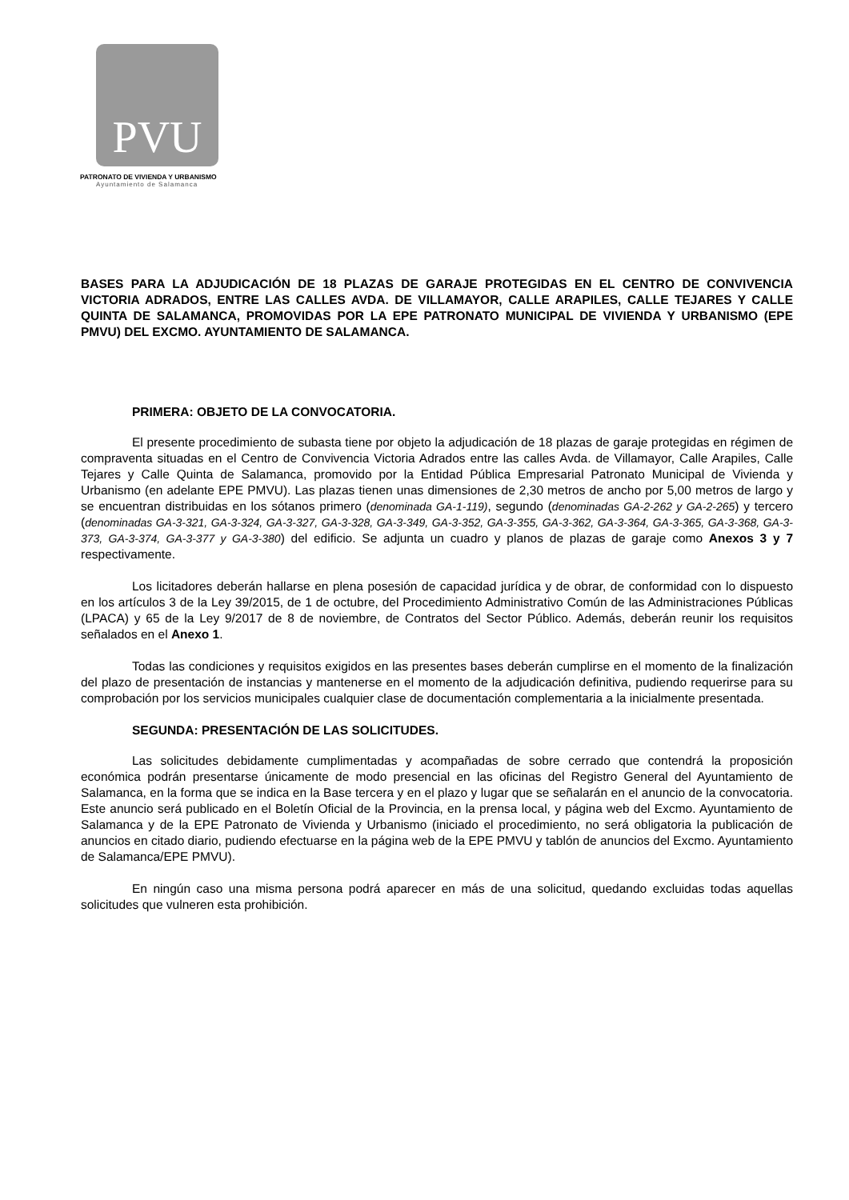PVU
PATRONATO DE VIVIENDA Y URBANISMO
Ayuntamiento de Salamanca
BASES PARA LA ADJUDICACIÓN DE 18 PLAZAS DE GARAJE PROTEGIDAS EN EL CENTRO DE CONVIVENCIA VICTORIA ADRADOS, ENTRE LAS CALLES AVDA. DE VILLAMAYOR, CALLE ARAPILES, CALLE TEJARES Y CALLE QUINTA DE SALAMANCA, PROMOVIDAS POR LA EPE PATRONATO MUNICIPAL DE VIVIENDA Y URBANISMO (EPE PMVU) DEL EXCMO. AYUNTAMIENTO DE SALAMANCA.
PRIMERA: OBJETO DE LA CONVOCATORIA.
El presente procedimiento de subasta tiene por objeto la adjudicación de 18 plazas de garaje protegidas en régimen de compraventa situadas en el Centro de Convivencia Victoria Adrados entre las calles Avda. de Villamayor, Calle Arapiles, Calle Tejares y Calle Quinta de Salamanca, promovido por la Entidad Pública Empresarial Patronato Municipal de Vivienda y Urbanismo (en adelante EPE PMVU). Las plazas tienen unas dimensiones de 2,30 metros de ancho por 5,00 metros de largo y se encuentran distribuidas en los sótanos primero (denominada GA-1-119), segundo (denominadas GA-2-262 y GA-2-265) y tercero (denominadas GA-3-321, GA-3-324, GA-3-327, GA-3-328, GA-3-349, GA-3-352, GA-3-355, GA-3-362, GA-3-364, GA-3-365, GA-3-368, GA-3-373, GA-3-374, GA-3-377 y GA-3-380) del edificio. Se adjunta un cuadro y planos de plazas de garaje como Anexos 3 y 7 respectivamente.
Los licitadores deberán hallarse en plena posesión de capacidad jurídica y de obrar, de conformidad con lo dispuesto en los artículos 3 de la Ley 39/2015, de 1 de octubre, del Procedimiento Administrativo Común de las Administraciones Públicas (LPACA) y 65 de la Ley 9/2017 de 8 de noviembre, de Contratos del Sector Público. Además, deberán reunir los requisitos señalados en el Anexo 1.
Todas las condiciones y requisitos exigidos en las presentes bases deberán cumplirse en el momento de la finalización del plazo de presentación de instancias y mantenerse en el momento de la adjudicación definitiva, pudiendo requerirse para su comprobación por los servicios municipales cualquier clase de documentación complementaria a la inicialmente presentada.
SEGUNDA: PRESENTACIÓN DE LAS SOLICITUDES.
Las solicitudes debidamente cumplimentadas y acompañadas de sobre cerrado que contendrá la proposición económica podrán presentarse únicamente de modo presencial en las oficinas del Registro General del Ayuntamiento de Salamanca, en la forma que se indica en la Base tercera y en el plazo y lugar que se señalarán en el anuncio de la convocatoria. Este anuncio será publicado en el Boletín Oficial de la Provincia, en la prensa local, y página web del Excmo. Ayuntamiento de Salamanca y de la EPE Patronato de Vivienda y Urbanismo (iniciado el procedimiento, no será obligatoria la publicación de anuncios en citado diario, pudiendo efectuarse en la página web de la EPE PMVU y tablón de anuncios del Excmo. Ayuntamiento de Salamanca/EPE PMVU).
En ningún caso una misma persona podrá aparecer en más de una solicitud, quedando excluidas todas aquellas solicitudes que vulneren esta prohibición.